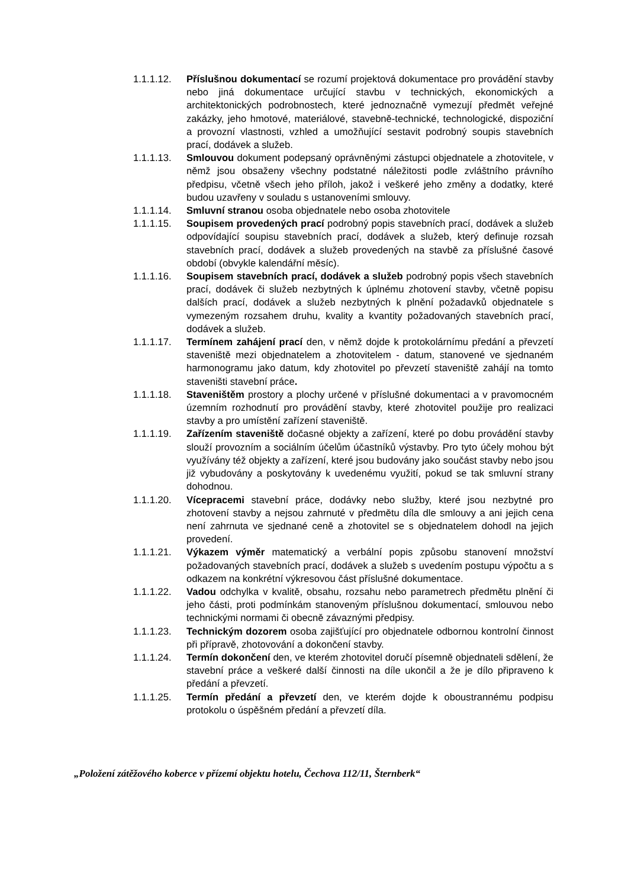1.1.1.12. Příslušnou dokumentací se rozumí projektová dokumentace pro provádění stavby nebo jiná dokumentace určující stavbu v technických, ekonomických a architektonických podrobnostech, které jednoznačně vymezují předmět veřejné zakázky, jeho hmotové, materiálové, stavebně-technické, technologické, dispoziční a provozní vlastnosti, vzhled a umožňující sestavit podrobný soupis stavebních prací, dodávek a služeb.
1.1.1.13. Smlouvou dokument podepsaný oprávněnými zástupci objednatele a zhotovitele, v němž jsou obsaženy všechny podstatné náležitosti podle zvláštního právního předpisu, včetně všech jeho příloh, jakož i veškeré jeho změny a dodatky, které budou uzavřeny v souladu s ustanoveními smlouvy.
1.1.1.14. Smluvní stranou osoba objednatele nebo osoba zhotovitele
1.1.1.15. Soupisem provedených prací podrobný popis stavebních prací, dodávek a služeb odpovídající soupisu stavebních prací, dodávek a služeb, který definuje rozsah stavebních prací, dodávek a služeb provedených na stavbě za příslušné časové období (obvykle kalendářní měsíc).
1.1.1.16. Soupisem stavebních prací, dodávek a služeb podrobný popis všech stavebních prací, dodávek či služeb nezbytných k úplnému zhotovení stavby, včetně popisu dalších prací, dodávek a služeb nezbytných k plnění požadavků objednatele s vymezeným rozsahem druhu, kvality a kvantity požadovaných stavebních prací, dodávek a služeb.
1.1.1.17. Termínem zahájení prací den, v němž dojde k protokolárnímu předání a převzetí staveniště mezi objednatelem a zhotovitelem - datum, stanovené ve sjednaném harmonogramu jako datum, kdy zhotovitel po převzetí staveniště zahájí na tomto staveništi stavební práce.
1.1.1.18. Staveništěm prostory a plochy určené v příslušné dokumentaci a v pravomocném územním rozhodnutí pro provádění stavby, které zhotovitel použije pro realizaci stavby a pro umístění zařízení staveniště.
1.1.1.19. Zařízením staveniště dočasné objekty a zařízení, které po dobu provádění stavby slouží provozním a sociálním účelům účastníků výstavby. Pro tyto účely mohou být využívány též objekty a zařízení, které jsou budovány jako součást stavby nebo jsou již vybudovány a poskytovány k uvedenému využití, pokud se tak smluvní strany dohodnou.
1.1.1.20. Vícepracemi stavební práce, dodávky nebo služby, které jsou nezbytné pro zhotovení stavby a nejsou zahrnuté v předmětu díla dle smlouvy a ani jejich cena není zahrnuta ve sjednané ceně a zhotovitel se s objednatelem dohodl na jejich provedení.
1.1.1.21. Výkazem výměr matematický a verbální popis způsobu stanovení množství požadovaných stavebních prací, dodávek a služeb s uvedením postupu výpočtu a s odkazem na konkrétní výkresovou část příslušné dokumentace.
1.1.1.22. Vadou odchylka v kvalitě, obsahu, rozsahu nebo parametrech předmětu plnění či jeho části, proti podmínkám stanoveným příslušnou dokumentací, smlouvou nebo technickými normami či obecně závaznými předpisy.
1.1.1.23. Technickým dozorem osoba zajišťující pro objednatele odbornou kontrolní činnost při přípravě, zhotovování a dokončení stavby.
1.1.1.24. Termín dokončení den, ve kterém zhotovitel doručí písemně objednateli sdělení, že stavební práce a veškeré další činnosti na díle ukončil a že je dílo připraveno k předání a převzetí.
1.1.1.25. Termín předání a převzetí den, ve kterém dojde k oboustrannému podpisu protokolu o úspěšném předání a převzetí díla.
„Položení zátěžového koberce v přízemí objektu hotelu, Čechova 112/11, Šternberk“